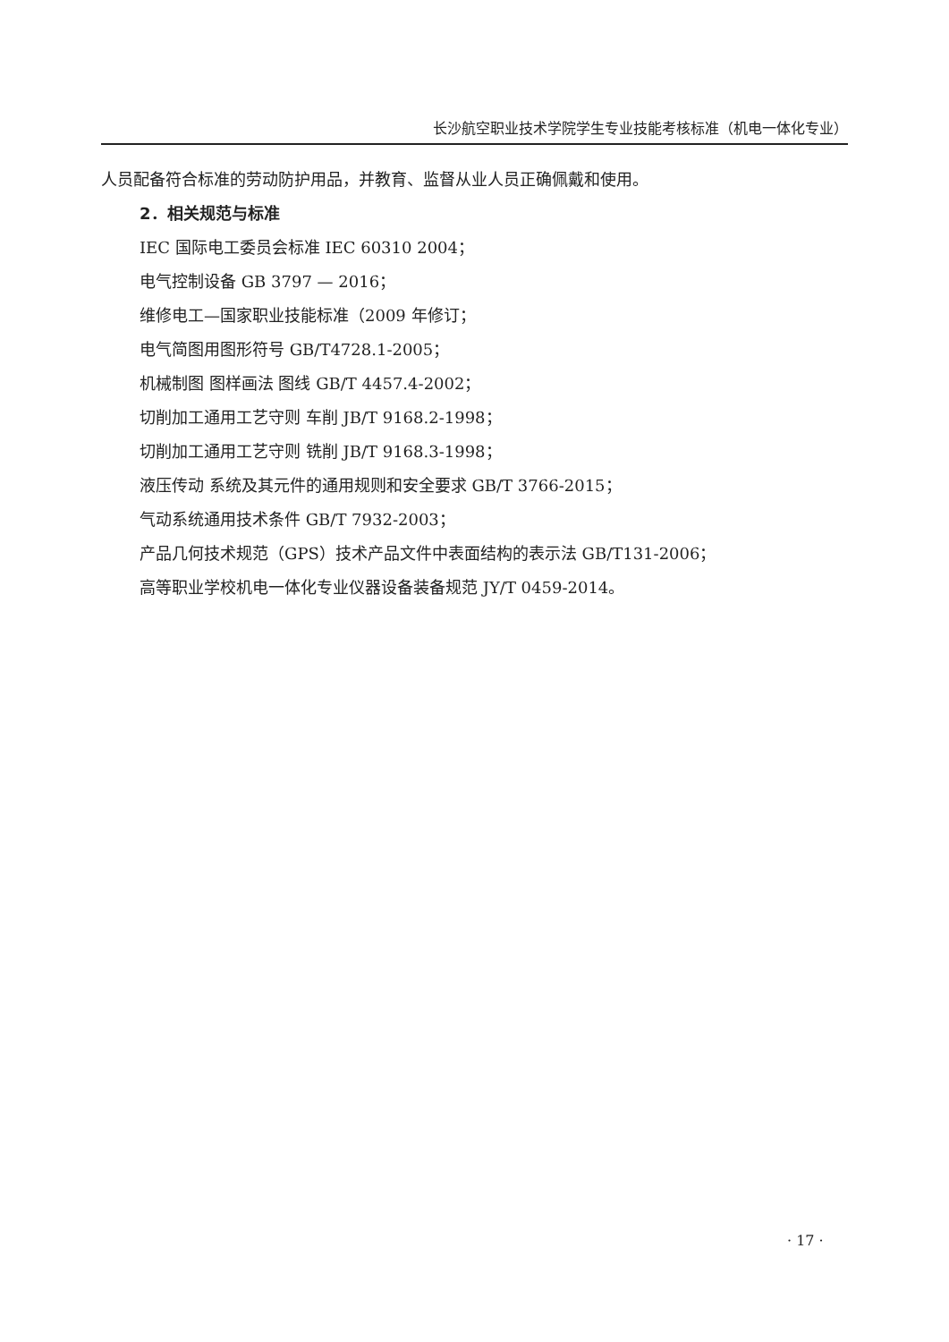长沙航空职业技术学院学生专业技能考核标准（机电一体化专业）
人员配备符合标准的劳动防护用品，并教育、监督从业人员正确佩戴和使用。
2．相关规范与标准
IEC 国际电工委员会标准 IEC 60310 2004；
电气控制设备 GB 3797 — 2016；
维修电工—国家职业技能标准（2009 年修订；
电气简图用图形符号 GB/T4728.1-2005；
机械制图 图样画法 图线 GB/T 4457.4-2002；
切削加工通用工艺守则 车削 JB/T 9168.2-1998；
切削加工通用工艺守则 铣削 JB/T 9168.3-1998；
液压传动 系统及其元件的通用规则和安全要求 GB/T 3766-2015；
气动系统通用技术条件 GB/T 7932-2003；
产品几何技术规范（GPS）技术产品文件中表面结构的表示法 GB/T131-2006；
高等职业学校机电一体化专业仪器设备装备规范 JY/T 0459-2014。
· 17 ·